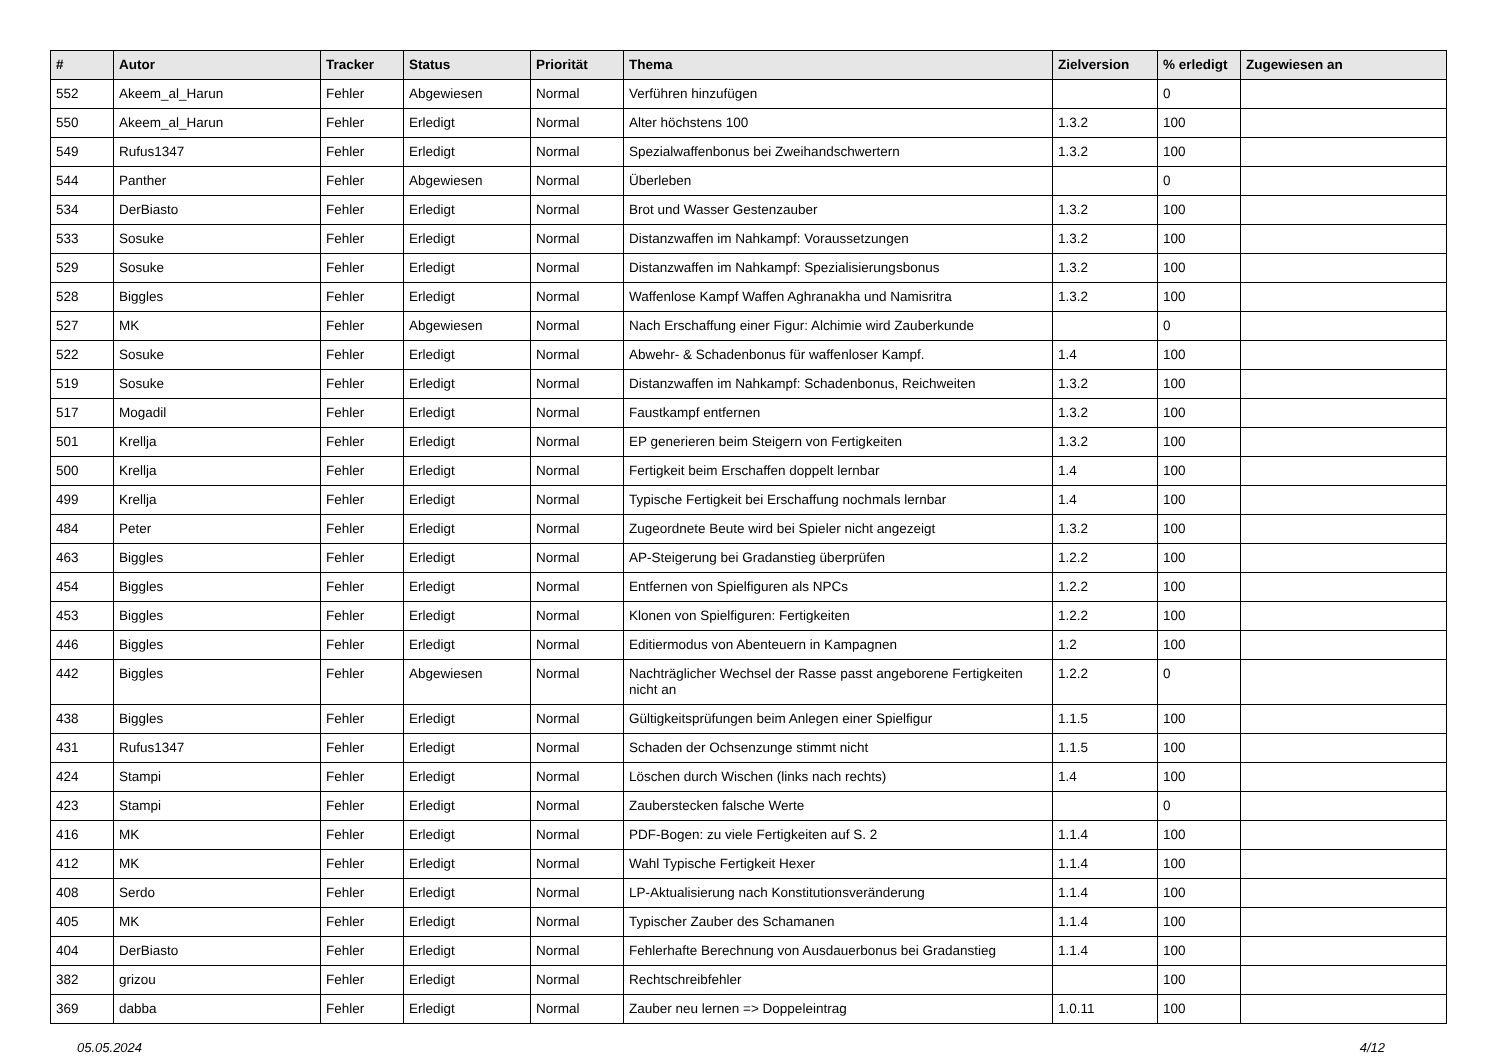| # | Autor | Tracker | Status | Priorität | Thema | Zielversion | % erledigt | Zugewiesen an |
| --- | --- | --- | --- | --- | --- | --- | --- | --- |
| 552 | Akeem_al_Harun | Fehler | Abgewiesen | Normal | Verführen hinzufügen | | 0 | |
| 550 | Akeem_al_Harun | Fehler | Erledigt | Normal | Alter höchstens 100 | 1.3.2 | 100 | |
| 549 | Rufus1347 | Fehler | Erledigt | Normal | Spezialwaffenbonus bei Zweihandschwertern | 1.3.2 | 100 | |
| 544 | Panther | Fehler | Abgewiesen | Normal | Überleben | | 0 | |
| 534 | DerBiasto | Fehler | Erledigt | Normal | Brot und Wasser Gestenzauber | 1.3.2 | 100 | |
| 533 | Sosuke | Fehler | Erledigt | Normal | Distanzwaffen im Nahkampf: Voraussetzungen | 1.3.2 | 100 | |
| 529 | Sosuke | Fehler | Erledigt | Normal | Distanzwaffen im Nahkampf: Spezialisierungsbonus | 1.3.2 | 100 | |
| 528 | Biggles | Fehler | Erledigt | Normal | Waffenlose Kampf Waffen Aghranakha und Namisritra | 1.3.2 | 100 | |
| 527 | MK | Fehler | Abgewiesen | Normal | Nach Erschaffung einer Figur: Alchimie wird Zauberkunde | | 0 | |
| 522 | Sosuke | Fehler | Erledigt | Normal | Abwehr- & Schadenbonus für waffenloser Kampf. | 1.4 | 100 | |
| 519 | Sosuke | Fehler | Erledigt | Normal | Distanzwaffen im Nahkampf: Schadenbonus, Reichweiten | 1.3.2 | 100 | |
| 517 | Mogadil | Fehler | Erledigt | Normal | Faustkampf entfernen | 1.3.2 | 100 | |
| 501 | Krellja | Fehler | Erledigt | Normal | EP generieren beim Steigern von Fertigkeiten | 1.3.2 | 100 | |
| 500 | Krellja | Fehler | Erledigt | Normal | Fertigkeit beim Erschaffen doppelt lernbar | 1.4 | 100 | |
| 499 | Krellja | Fehler | Erledigt | Normal | Typische Fertigkeit bei Erschaffung nochmals lernbar | 1.4 | 100 | |
| 484 | Peter | Fehler | Erledigt | Normal | Zugeordnete Beute wird bei Spieler nicht angezeigt | 1.3.2 | 100 | |
| 463 | Biggles | Fehler | Erledigt | Normal | AP-Steigerung bei Gradanstieg überprüfen | 1.2.2 | 100 | |
| 454 | Biggles | Fehler | Erledigt | Normal | Entfernen von Spielfiguren als NPCs | 1.2.2 | 100 | |
| 453 | Biggles | Fehler | Erledigt | Normal | Klonen von Spielfiguren: Fertigkeiten | 1.2.2 | 100 | |
| 446 | Biggles | Fehler | Erledigt | Normal | Editiermodus von Abenteuern in Kampagnen | 1.2 | 100 | |
| 442 | Biggles | Fehler | Abgewiesen | Normal | Nachträglicher Wechsel der Rasse passt angeborene Fertigkeiten nicht an | 1.2.2 | 0 | |
| 438 | Biggles | Fehler | Erledigt | Normal | Gültigkeitsprüfungen beim Anlegen einer Spielfigur | 1.1.5 | 100 | |
| 431 | Rufus1347 | Fehler | Erledigt | Normal | Schaden der Ochsenzunge stimmt nicht | 1.1.5 | 100 | |
| 424 | Stampi | Fehler | Erledigt | Normal | Löschen durch Wischen (links nach rechts) | 1.4 | 100 | |
| 423 | Stampi | Fehler | Erledigt | Normal | Zauberstecken falsche Werte | | 0 | |
| 416 | MK | Fehler | Erledigt | Normal | PDF-Bogen: zu viele Fertigkeiten auf S. 2 | 1.1.4 | 100 | |
| 412 | MK | Fehler | Erledigt | Normal | Wahl Typische Fertigkeit Hexer | 1.1.4 | 100 | |
| 408 | Serdo | Fehler | Erledigt | Normal | LP-Aktualisierung nach Konstitutionsveränderung | 1.1.4 | 100 | |
| 405 | MK | Fehler | Erledigt | Normal | Typischer Zauber des Schamanen | 1.1.4 | 100 | |
| 404 | DerBiasto | Fehler | Erledigt | Normal | Fehlerhafte Berechnung von Ausdauerbonus bei Gradanstieg | 1.1.4 | 100 | |
| 382 | grizou | Fehler | Erledigt | Normal | Rechtschreibfehler | | 100 | |
| 369 | dabba | Fehler | Erledigt | Normal | Zauber neu lernen => Doppeleintrag | 1.0.11 | 100 | |
05.05.2024 4/12